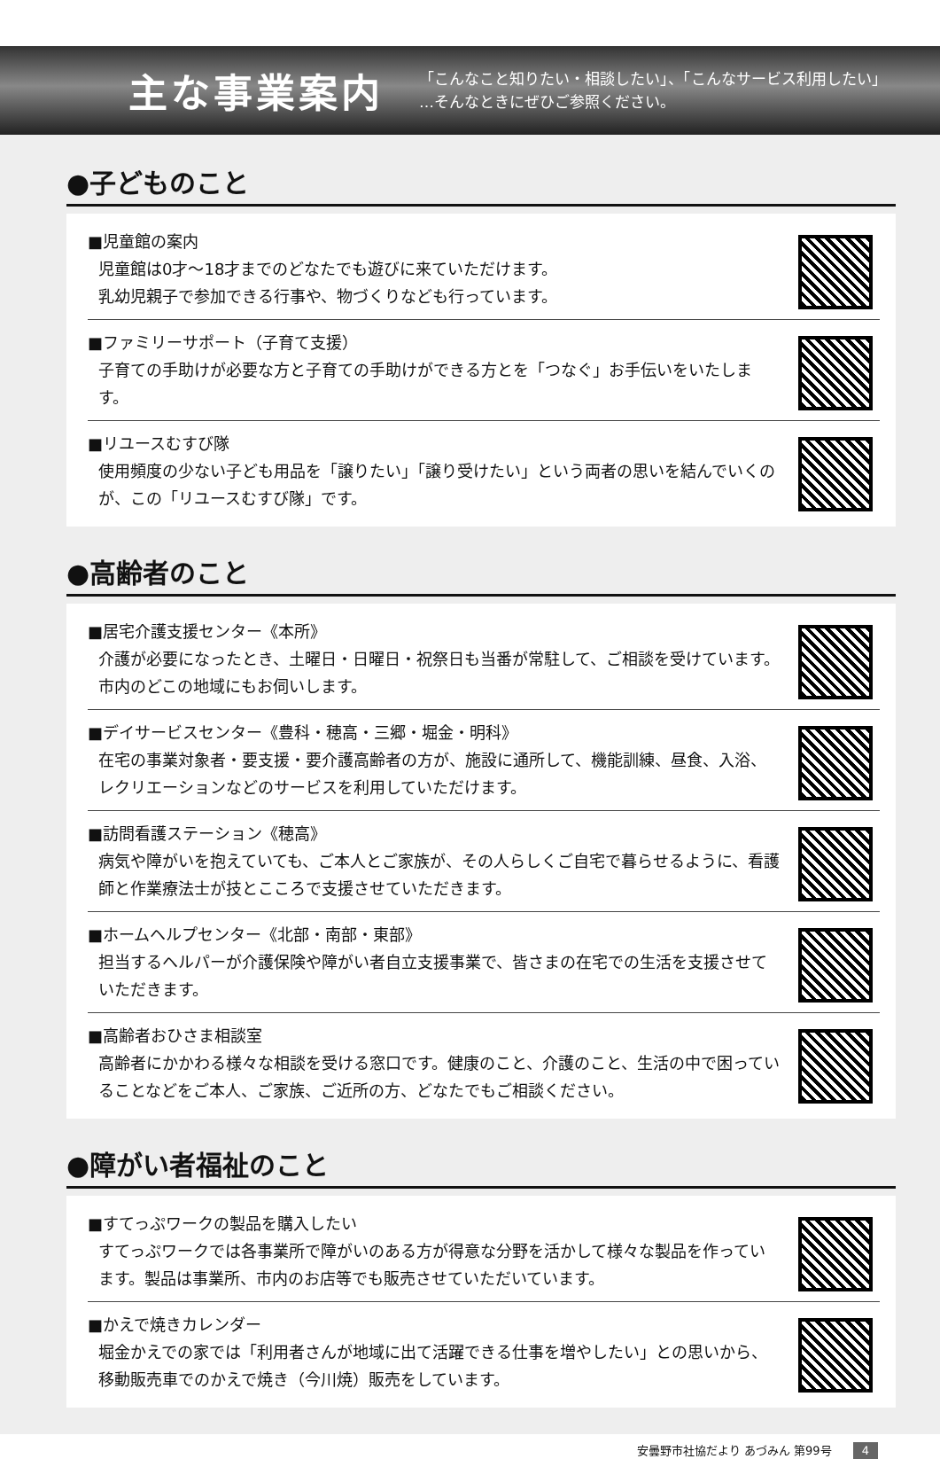主な事業案内
「こんなこと知りたい・相談したい」、「こんなサービス利用したい」
…そんなときにぜひご参照ください。
●子どものこと
■児童館の案内
児童館は0才～18才までのどなたでも遊びに来ていただけます。
乳幼児親子で参加できる行事や、物づくりなども行っています。
■ファミリーサポート（子育て支援）
子育ての手助けが必要な方と子育ての手助けができる方とを「つなぐ」お手伝いをいたします。
■リユースむすび隊
使用頻度の少ない子ども用品を「譲りたい」「譲り受けたい」という両者の思いを結んでいくのが、この「リユースむすび隊」です。
●高齢者のこと
■居宅介護支援センター《本所》
介護が必要になったとき、土曜日・日曜日・祝祭日も当番が常駐して、ご相談を受けています。市内のどこの地域にもお伺いします。
■デイサービスセンター《豊科・穂高・三郷・堀金・明科》
在宅の事業対象者・要支援・要介護高齢者の方が、施設に通所して、機能訓練、昼食、入浴、レクリエーションなどのサービスを利用していただけます。
■訪問看護ステーション《穂高》
病気や障がいを抱えていても、ご本人とご家族が、その人らしくご自宅で暮らせるように、看護師と作業療法士が技とこころで支援させていただきます。
■ホームヘルプセンター《北部・南部・東部》
担当するヘルパーが介護保険や障がい者自立支援事業で、皆さまの在宅での生活を支援させていただきます。
■高齢者おひさま相談室
高齢者にかかわる様々な相談を受ける窓口です。健康のこと、介護のこと、生活の中で困っていることなどをご本人、ご家族、ご近所の方、どなたでもご相談ください。
●障がい者福祉のこと
■すてっぷワークの製品を購入したい
すてっぷワークでは各事業所で障がいのある方が得意な分野を活かして様々な製品を作っています。製品は事業所、市内のお店等でも販売させていただいています。
■かえで焼きカレンダー
堀金かえでの家では「利用者さんが地域に出て活躍できる仕事を増やしたい」との思いから、移動販売車でのかえで焼き（今川焼）販売をしています。
安曇野市社協だより あづみん 第99号 4